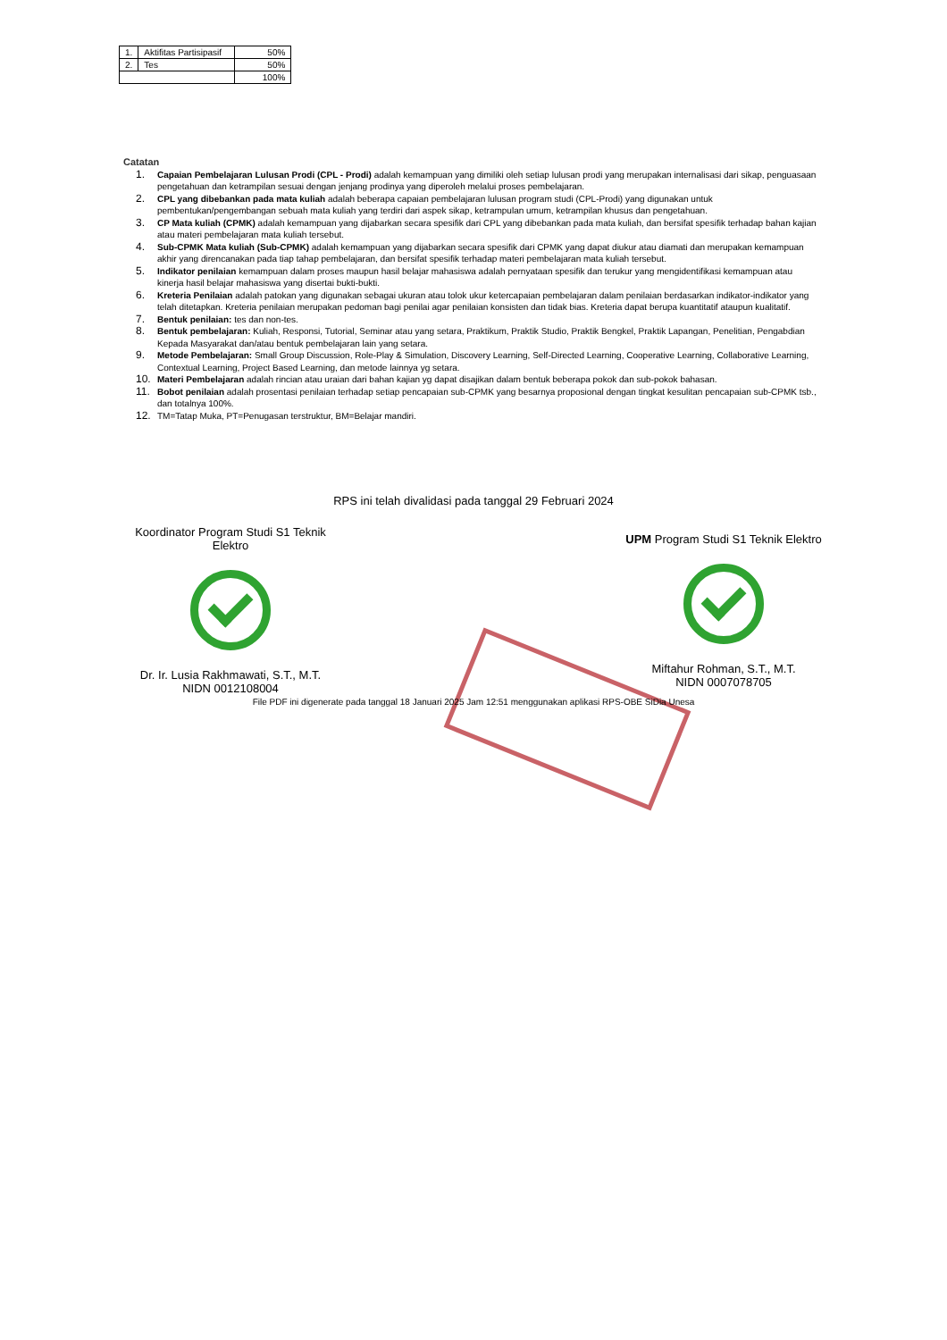| 1. | Aktifitas Partisipasif | 50% |
| 2. | Tes | 50% |
| | | 100% |
Catatan
1. Capaian Pembelajaran Lulusan Prodi (CPL - Prodi) adalah kemampuan yang dimiliki oleh setiap lulusan prodi yang merupakan internalisasi dari sikap, penguasaan pengetahuan dan ketrampilan sesuai dengan jenjang prodinya yang diperoleh melalui proses pembelajaran.
2. CPL yang dibebankan pada mata kuliah adalah beberapa capaian pembelajaran lulusan program studi (CPL-Prodi) yang digunakan untuk pembentukan/pengembangan sebuah mata kuliah yang terdiri dari aspek sikap, ketrampulan umum, ketrampilan khusus dan pengetahuan.
3. CP Mata kuliah (CPMK) adalah kemampuan yang dijabarkan secara spesifik dari CPL yang dibebankan pada mata kuliah, dan bersifat spesifik terhadap bahan kajian atau materi pembelajaran mata kuliah tersebut.
4. Sub-CPMK Mata kuliah (Sub-CPMK) adalah kemampuan yang dijabarkan secara spesifik dari CPMK yang dapat diukur atau diamati dan merupakan kemampuan akhir yang direncanakan pada tiap tahap pembelajaran, dan bersifat spesifik terhadap materi pembelajaran mata kuliah tersebut.
5. Indikator penilaian kemampuan dalam proses maupun hasil belajar mahasiswa adalah pernyataan spesifik dan terukur yang mengidentifikasi kemampuan atau kinerja hasil belajar mahasiswa yang disertai bukti-bukti.
6. Kreteria Penilaian adalah patokan yang digunakan sebagai ukuran atau tolok ukur ketercapaian pembelajaran dalam penilaian berdasarkan indikator-indikator yang telah ditetapkan. Kreteria penilaian merupakan pedoman bagi penilai agar penilaian konsisten dan tidak bias. Kreteria dapat berupa kuantitatif ataupun kualitatif.
7. Bentuk penilaian: tes dan non-tes.
8. Bentuk pembelajaran: Kuliah, Responsi, Tutorial, Seminar atau yang setara, Praktikum, Praktik Studio, Praktik Bengkel, Praktik Lapangan, Penelitian, Pengabdian Kepada Masyarakat dan/atau bentuk pembelajaran lain yang setara.
9. Metode Pembelajaran: Small Group Discussion, Role-Play & Simulation, Discovery Learning, Self-Directed Learning, Cooperative Learning, Collaborative Learning, Contextual Learning, Project Based Learning, dan metode lainnya yg setara.
10. Materi Pembelajaran adalah rincian atau uraian dari bahan kajian yg dapat disajikan dalam bentuk beberapa pokok dan sub-pokok bahasan.
11. Bobot penilaian adalah prosentasi penilaian terhadap setiap pencapaian sub-CPMK yang besarnya proposional dengan tingkat kesulitan pencapaian sub-CPMK tsb., dan totalnya 100%.
12. TM=Tatap Muka, PT=Penugasan terstruktur, BM=Belajar mandiri.
RPS ini telah divalidasi pada tanggal 29 Februari 2024
Koordinator Program Studi S1 Teknik Elektro
Dr. Ir. Lusia Rakhmawati, S.T., M.T.
NIDN 0012108004
UPM Program Studi S1 Teknik Elektro
Miftahur Rohman, S.T., M.T.
NIDN 0007078705
File PDF ini digenerate pada tanggal 18 Januari 2025 Jam 12:51 menggunakan aplikasi RPS-OBE SiDia Unesa